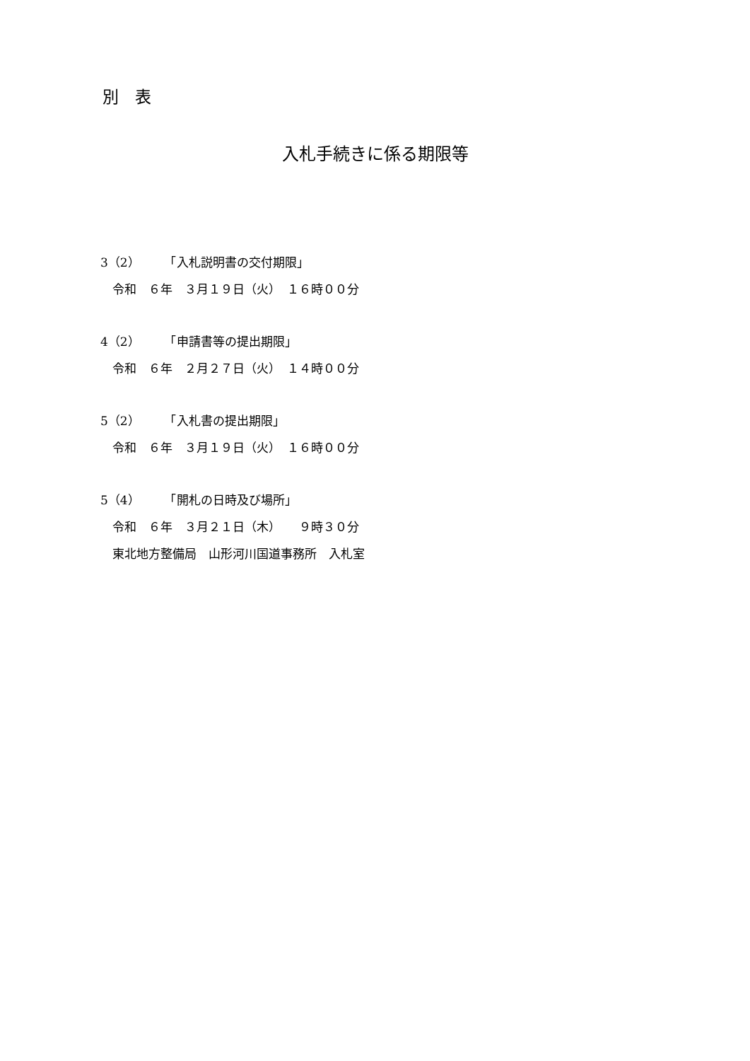別　表
入札手続きに係る期限等
3（2）　　　「入札説明書の交付期限」
　令和　６年　３月１９日（火）　１６時００分
4（2）　　　「申請書等の提出期限」
　令和　６年　２月２７日（火）　１４時００分
5（2）　　　「入札書の提出期限」
　令和　６年　３月１９日（火）　１６時００分
5（4）　　　「開札の日時及び場所」
　令和　６年　３月２１日（木）　　９時３０分
　東北地方整備局　山形河川国道事務所　入札室